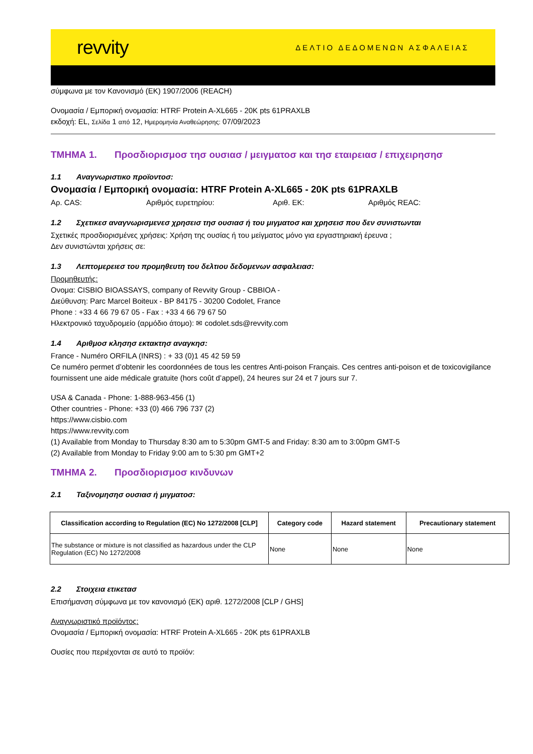revvity
ΔΕΛΤΙΟ ΔΕΔΟΜΕΝΩΝ ΑΣΦΑΛΕΙΑΣ
σύμφωνα με τον Κανονισμό (ΕΚ) 1907/2006 (REACH)
Ονομασία / Εμπορική ονομασία: HTRF Protein A-XL665 - 20K pts 61PRAXLB
εκδοχή: EL, Σελίδα 1 από 12, Ημερομηνία Αναθεώρησης: 07/09/2023
ΤΜΗΜΑ 1. Προσδιορισμοσ τησ ουσιασ / μειγματοσ και τησ εταιρειασ / επιχειρησησ
1.1 Αναγνωριστικο προϊοντοσ:
Ονομασία / Εμπορική ονομασία: HTRF Protein A-XL665 - 20K pts 61PRAXLB
Αρ. CAS: Αριθμός ευρετηρίου: Αριθ. ΕΚ: Αριθμός REAC:
1.2 Σχετικεσ αναγνωρισμενεσ χρησεισ τησ ουσιασ ή του μιγματοσ και χρησεισ που δεν συνιστωνται
Σχετικές προσδιορισμένες χρήσεις: Χρήση της ουσίας ή του μείγματος μόνο για εργαστηριακή έρευνα ;
Δεν συνιστώνται χρήσεις σε:
1.3 Λεπτομερειεσ του προμηθευτη του δελτιου δεδομενων ασφαλειασ:
Προμηθευτής:
Ονομα: CISBIO BIOASSAYS, company of Revvity Group - CBBIOA -
Διεύθυνση: Parc Marcel Boiteux - BP 84175 - 30200 Codolet, France
Phone : +33 4 66 79 67 05 - Fax : +33 4 66 79 67 50
Ηλεκτρονικό ταχυδρομείο (αρμόδιο άτομο): ✉ codolet.sds@revvity.com
1.4 Αριθμοσ κλησησ εκτακτησ αναγκησ:
France - Numéro ORFILA (INRS) : + 33 (0)1 45 42 59 59
Ce numéro permet d’obtenir les coordonnées de tous les centres Anti-poison Français. Ces centres anti-poison et de toxicovigilance fournissent une aide médicale gratuite (hors coût d’appel), 24 heures sur 24 et 7 jours sur 7.
USA & Canada - Phone: 1-888-963-456 (1)
Other countries - Phone: +33 (0) 466 796 737 (2)
https://www.cisbio.com
https://www.revvity.com
(1) Available from Monday to Thursday 8:30 am to 5:30pm GMT-5 and Friday: 8:30 am to 3:00pm GMT-5
(2) Available from Monday to Friday 9:00 am to 5:30 pm GMT+2
ΤΜΗΜΑ 2. Προσδιορισμοσ κινδυνων
2.1 Ταξινομησησ ουσιασ ή μιγματοσ:
| Classification according to Regulation (EC) No 1272/2008 [CLP] | Category code | Hazard statement | Precautionary statement |
| --- | --- | --- | --- |
| The substance or mixture is not classified as hazardous under the CLP Regulation (EC) No 1272/2008 | None | None | None |
2.2 Στοιχεια ετικετασ
Επισήμανση σύμφωνα με τον κανονισμό (ΕΚ) αριθ. 1272/2008 [CLP / GHS]
Αναγνωριστικό προϊόντος:
Ονομασία / Εμπορική ονομασία: HTRF Protein A-XL665 - 20K pts 61PRAXLB
Ουσίες που περιέχονται σε αυτό το προϊόν: